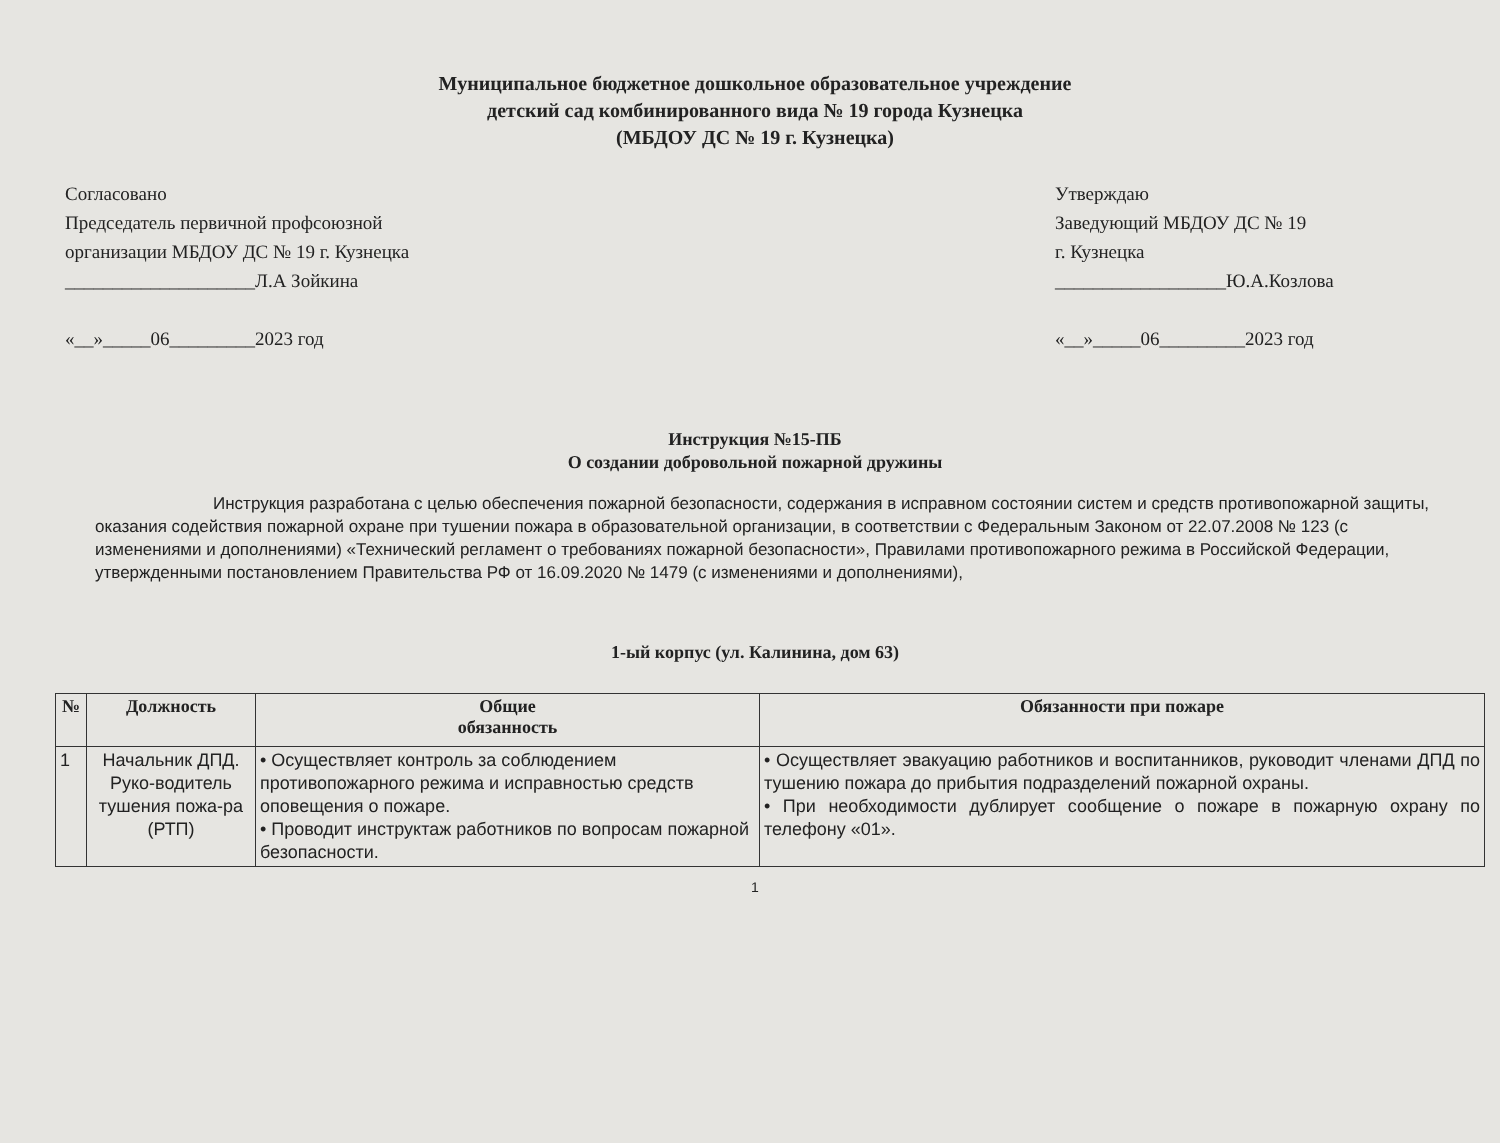Муниципальное бюджетное дошкольное образовательное учреждение
детский сад комбинированного вида № 19 города Кузнецка
(МБДОУ ДС № 19 г. Кузнецка)
Согласовано
Председатель первичной профсоюзной
организации МБДОУ ДС № 19 г. Кузнецка
____________________Л.А Зойкина
«__»_____06_________2023 год
Утверждаю
Заведующий МБДОУ ДС № 19
г. Кузнецка
__________________Ю.А.Козлова
«__»_____06_________2023 год
Инструкция №15-ПБ
О создании добровольной пожарной дружины
Инструкция разработана с целью обеспечения пожарной безопасности, содержания в исправном состоянии систем и средств противопожарной защиты, оказания содействия пожарной охране при тушении пожара в образовательной организации, в соответствии с Федеральным Законом от 22.07.2008 № 123 (с изменениями и дополнениями) «Технический регламент о требованиях пожарной безопасности», Правилами противопожарного режима в Российской Федерации, утвержденными постановлением Правительства РФ от 16.09.2020 № 1479 (с изменениями и дополнениями),
1-ый корпус (ул. Калинина, дом 63)
| № | Должность | Общие обязанность | Обязанности при пожаре |
| --- | --- | --- | --- |
| 1 | Начальник ДПД. Руко-водитель тушения пожа-ра (РТП) | • Осуществляет контроль за соблюдением противопожарного режима и исправностью средств оповещения о пожаре. • Проводит инструктаж работников по вопросам пожарной безопасности. | • Осуществляет эвакуацию работников и воспитанников, руководит членами ДПД по тушению пожара до прибытия подразделений пожарной охраны. • При необходимости дублирует сообщение о пожаре в пожарную охрану по телефону «01». |
1